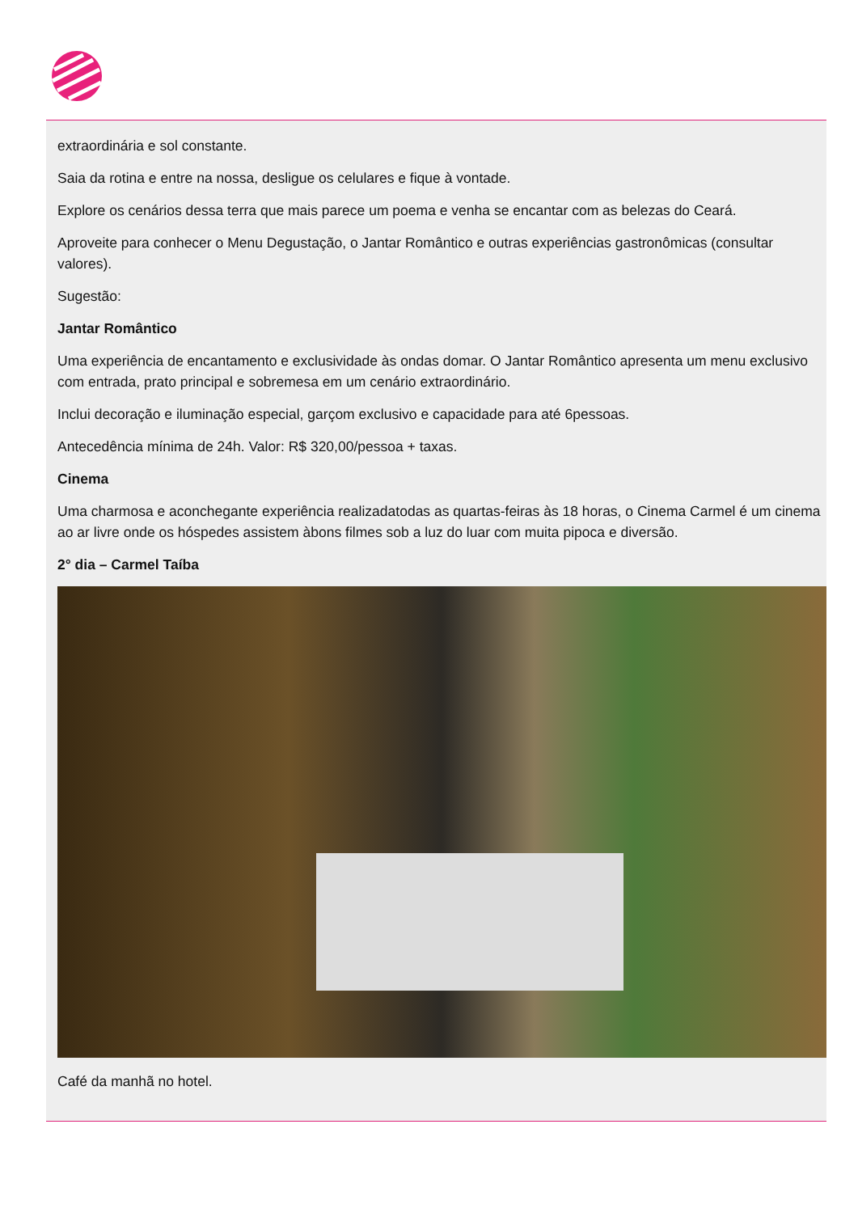extraordinária e sol constante.
Saia da rotina e entre na nossa, desligue os celulares e fique à vontade.
Explore os cenários dessa terra que mais parece um poema e venha se encantar com as belezas do Ceará.
Aproveite para conhecer o Menu Degustação, o Jantar Romântico e outras experiências gastronômicas (consultar valores).
Sugestão:
Jantar Romântico
Uma experiência de encantamento e exclusividade às ondas domar. O Jantar Romântico apresenta um menu exclusivo com entrada, prato principal e sobremesa em um cenário extraordinário.
Inclui decoração e iluminação especial, garçom exclusivo e capacidade para até 6pessoas.
Antecedência mínima de 24h. Valor: R$ 320,00/pessoa + taxas.
Cinema
Uma charmosa e aconchegante experiência realizadatodas as quartas-feiras às 18 horas, o Cinema Carmel é um cinema ao ar livre onde os hóspedes assistem àbons filmes sob a luz do luar com muita pipoca e diversão.
2° dia – Carmel Taíba
Café da manhã no hotel.